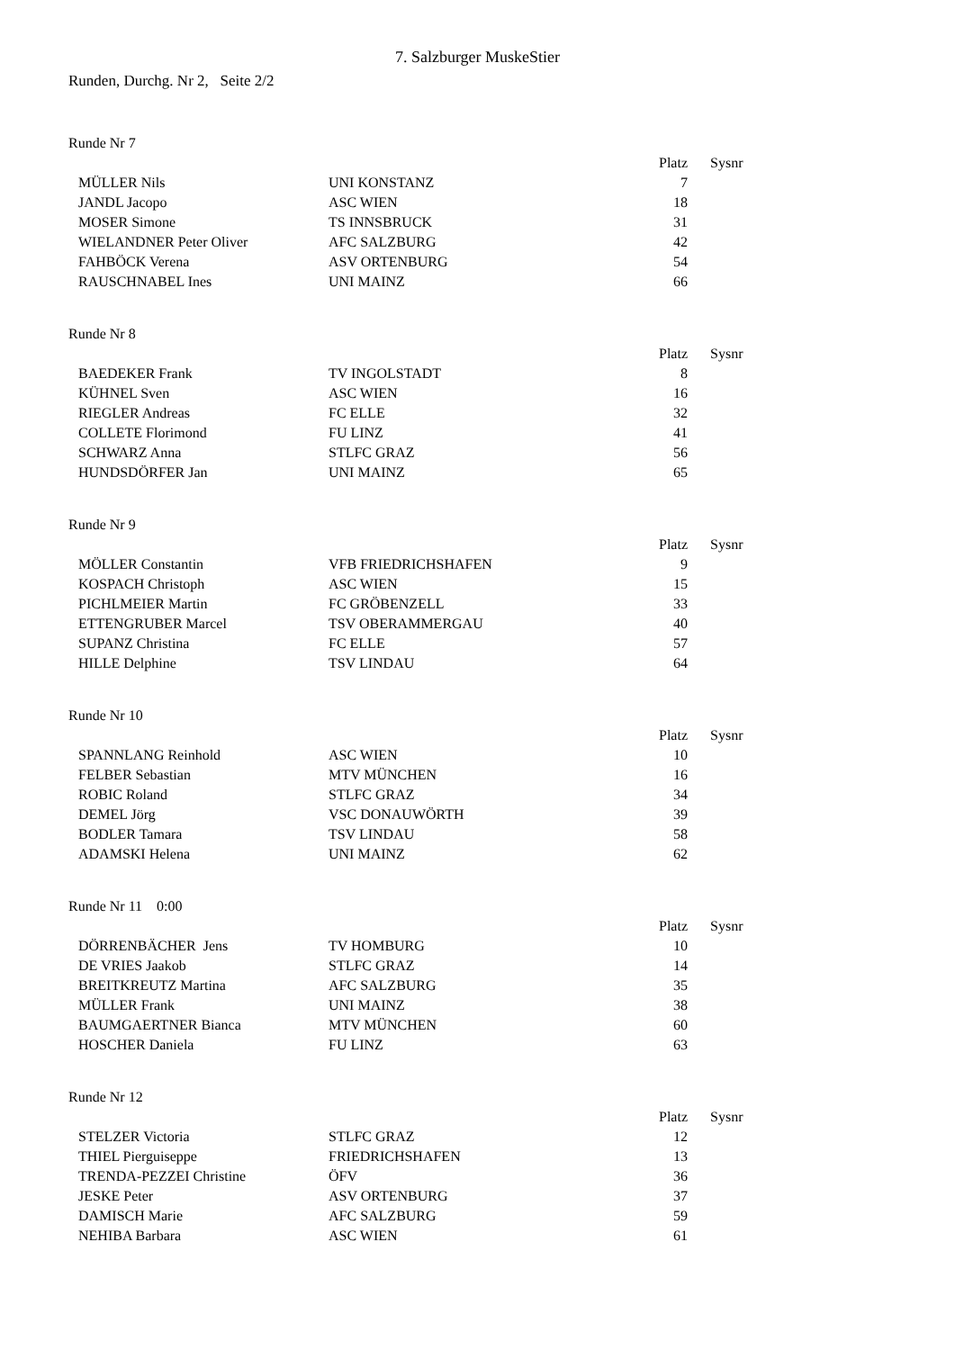7. Salzburger MuskeStier
Runden, Durchg. Nr 2, Seite 2/2
Runde Nr 7
| | | Platz | Sysnr |
| --- | --- | --- | --- |
| MÜLLER Nils | UNI KONSTANZ | 7 | |
| JANDL Jacopo | ASC WIEN | 18 | |
| MOSER Simone | TS INNSBRUCK | 31 | |
| WIELANDNER Peter Oliver | AFC SALZBURG | 42 | |
| FAHBÖCK Verena | ASV ORTENBURG | 54 | |
| RAUSCHNABEL Ines | UNI MAINZ | 66 | |
Runde Nr 8
| | | Platz | Sysnr |
| --- | --- | --- | --- |
| BAEDEKER Frank | TV INGOLSTADT | 8 | |
| KÜHNEL Sven | ASC WIEN | 16 | |
| RIEGLER Andreas | FC ELLE | 32 | |
| COLLETE Florimond | FU LINZ | 41 | |
| SCHWARZ Anna | STLFC GRAZ | 56 | |
| HUNDSDÖRFER Jan | UNI MAINZ | 65 | |
Runde Nr 9
| | | Platz | Sysnr |
| --- | --- | --- | --- |
| MÖLLER Constantin | VFB FRIEDRICHSHAFEN | 9 | |
| KOSPACH Christoph | ASC WIEN | 15 | |
| PICHLMEIER Martin | FC GRÖBENZELL | 33 | |
| ETTENGRUBER Marcel | TSV OBERAMMERGAU | 40 | |
| SUPANZ Christina | FC ELLE | 57 | |
| HILLE Delphine | TSV LINDAU | 64 | |
Runde Nr 10
| | | Platz | Sysnr |
| --- | --- | --- | --- |
| SPANNLANG Reinhold | ASC WIEN | 10 | |
| FELBER Sebastian | MTV MÜNCHEN | 16 | |
| ROBIC Roland | STLFC GRAZ | 34 | |
| DEMEL Jörg | VSC DONAUWÖRTH | 39 | |
| BODLER Tamara | TSV LINDAU | 58 | |
| ADAMSKI Helena | UNI MAINZ | 62 | |
Runde Nr 11 0:00
| | | Platz | Sysnr |
| --- | --- | --- | --- |
| DÖRRENBÄCHER Jens | TV HOMBURG | 10 | |
| DE VRIES Jaakob | STLFC GRAZ | 14 | |
| BREITKREUTZ Martina | AFC SALZBURG | 35 | |
| MÜLLER Frank | UNI MAINZ | 38 | |
| BAUMGAERTNER Bianca | MTV MÜNCHEN | 60 | |
| HOSCHER Daniela | FU LINZ | 63 | |
Runde Nr 12
| | | Platz | Sysnr |
| --- | --- | --- | --- |
| STELZER Victoria | STLFC GRAZ | 12 | |
| THIEL Pierguiseppe | FRIEDRICHSHAFEN | 13 | |
| TRENDA-PEZZEI Christine | ÖFV | 36 | |
| JESKE Peter | ASV ORTENBURG | 37 | |
| DAMISCH Marie | AFC SALZBURG | 59 | |
| NEHIBA Barbara | ASC WIEN | 61 | |